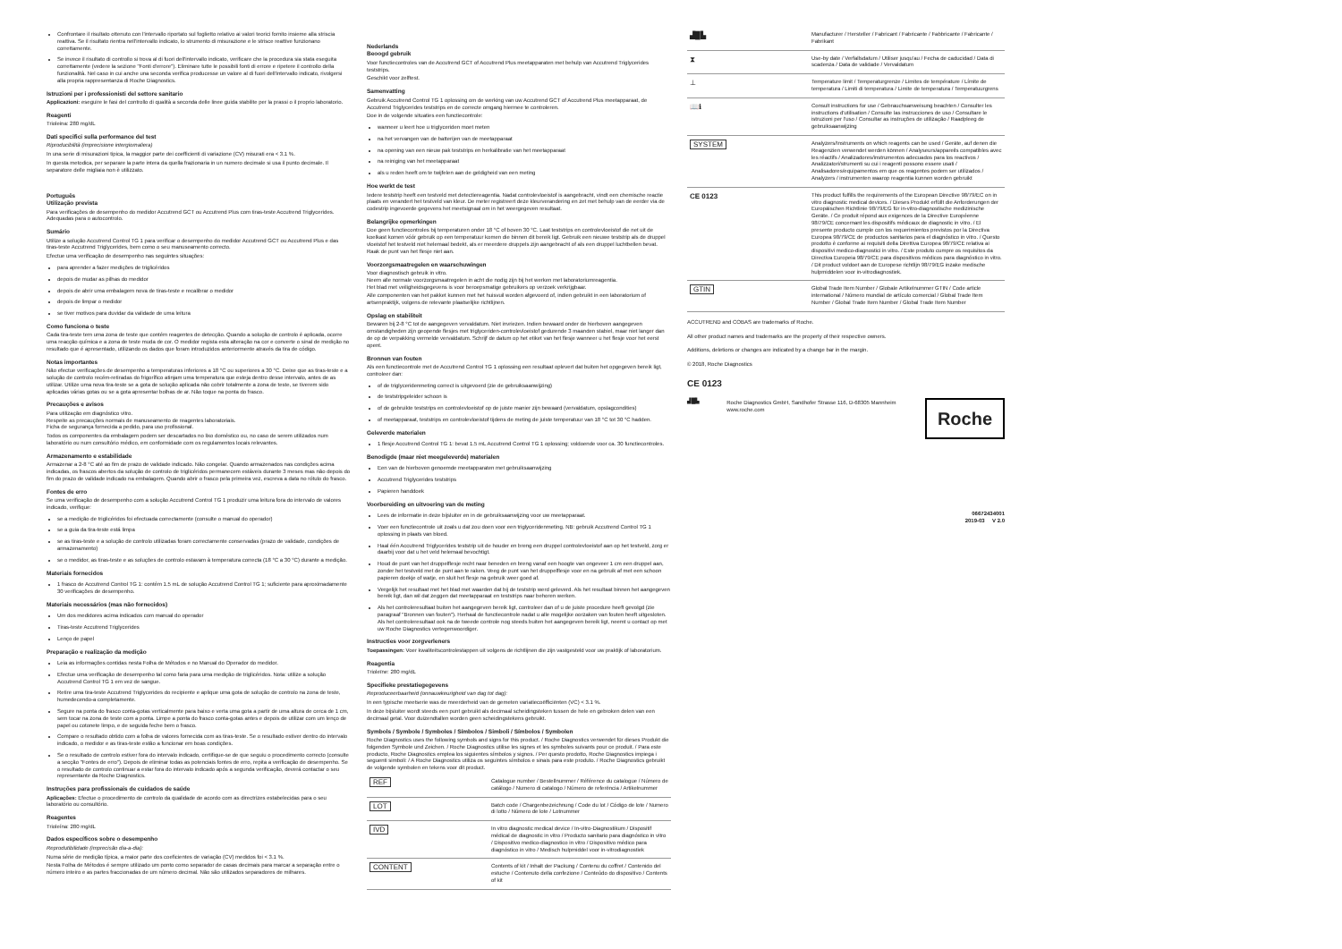Confrontare il risultato ottenuto con l'intervallo riportato sul foglietto relativo ai valori teorici fornito insieme alla striscia reattiva. Se il risultato rientra nell'intervallo indicato, lo strumento di misurazione e le strisce reattive funzionano correttamente.
Se invece il risultato di controllo si trova al di fuori dell'intervallo indicato, verificare che la procedura sia stata eseguita correttamente (vedere la sezione "Fonti d'errore"). Eliminare tutte le possibili fonti di errore e ripetere il controllo della funzionalità. Nel caso in cui anche una seconda verifica producesse un valore al di fuori dell'intervallo indicato, rivolgersi alla propria rappresentanza di Roche Diagnostics.
Istruzioni per i professionisti del settore sanitario
Applicazioni: eseguire le fasi del controllo di qualità a seconda delle linee guida stabilite per la prassi o il proprio laboratorio.
Reagenti
Trioleina: 280 mg/dL
Dati specifici sulla performance del test
Riproducibilità (imprecisione intergiornaliera)
In una serie di misurazioni tipica, la maggior parte dei coefficienti di variazione (CV) misurati era < 3.1 %.
In questa metodica, per separare la parte intera da quella frazionaria in un numero decimale si usa il punto decimale. Il separatore delle migliaia non è utilizzato.
Português
Utilização prevista
Para verificações de desempenho do medidor Accutrend GCT ou Accutrend Plus com tiras-teste Accutrend Triglycerides. Adequadas para o autocontrolo.
Sumário
Utilize a solução Accutrend Control TG 1 para verificar o desempenho do medidor Accutrend GCT ou Accutrend Plus e das tiras-teste Accutrend Triglycerides, bem como o seu manuseamento correcto.
Efectue uma verificação de desempenho nas seguintes situações:
para aprender a fazer medições de triglicéridos
depois de mudar as pilhas do medidor
depois de abrir uma embalagem nova de tiras-teste e recalibrar o medidor
depois de limpar o medidor
se tiver motivos para duvidar da validade de uma leitura
Como funciona o teste
Cada tira-teste tem uma zona de teste que contém reagentes de detecção. Quando a solução de controlo é aplicada, ocorre uma reacção química e a zona de teste muda de cor. O medidor regista esta alteração na cor e converte o sinal de medição no resultado que é apresentado, utilizando os dados que foram introduzidos anteriormente através da tira de código.
Notas importantes
Não efectue verificações de desempenho a temperaturas inferiores a 18 °C ou superiores a 30 °C. Deixe que as tiras-teste e a solução de controlo recém-retiradas do frigorífico atinjam uma temperatura que esteja dentro desse intervalo, antes de as utilizar. Utilize uma nova tira-teste se a gota de solução aplicada não cobrir totalmente a zona de teste, se tiverem sido aplicadas várias gotas ou se a gota apresentar bolhas de ar. Não toque na ponta do frasco.
Precauções e avisos
Para utilização em diagnóstico vitro.
Respeite as precauções normais de manuseamento de reagentes laboratoriais.
Ficha de segurança fornecida a pedido, para uso profissional.
Todos os componentes da embalagem podem ser descartados no lixo doméstico ou, no caso de serem utilizados num laboratório ou num consultório médico, em conformidade com os regulamentos locais relevantes.
Armazenamento e estabilidade
Armazenar a 2-8 °C até ao fim de prazo de validade indicado. Não congelar. Quando armazenados nas condições acima indicadas, os frascos abertos da solução de controlo de triglicéridos permanecem estáveis durante 3 meses mas não depois do fim do prazo de validade indicado na embalagem. Quando abrir o frasco pela primeira vez, escreva a data no rótulo do frasco.
Fontes de erro
Se uma verificação de desempenho com a solução Accutrend Control TG 1 produzir uma leitura fora do intervalo de valores indicado, verifique:
se a medição de triglicéridos foi efectuada correctamente (consulte o manual do operador)
se a guia da tira-teste está limpa
se as tiras-teste e a solução de controlo utilizadas foram correctamente conservadas (prazo de validade, condições de armazenamento)
se o medidor, as tiras-teste e as soluções de controlo estavam à temperatura correcta (18 °C a 30 °C) durante a medição.
Materiais fornecidos
1 frasco de Accutrend Control TG 1: contém 1.5 mL de solução Accutrend Control TG 1; suficiente para aproximadamente 30 verificações de desempenho.
Materiais necessários (mas não fornecidos)
Um dos medidores acima indicados com manual do operador
Tiras-teste Accutrend Triglycerides
Lenço de papel
Preparação e realização da medição
Leia as informações contidas nesta Folha de Métodos e no Manual do Operador do medidor.
Efectue uma verificação de desempenho tal como faria para uma medição de triglicéridos. Nota: utilize a solução Accutrend Control TG 1 em vez de sangue.
Retire uma tira-teste Accutrend Triglycerides do recipiente e aplique uma gota de solução de controlo na zona de teste, humedecendo-a completamente.
Segure na ponta do frasco conta-gotas verticalmente para baixo e verta uma gota a partir de uma altura de cerca de 1 cm, sem tocar na zona de teste com a ponta. Limpe a ponta do frasco conta-gotas antes e depois de utilizar com um lenço de papel ou cotonete limpo, e de seguida feche bem o frasco.
Compare o resultado obtido com a folha de valores fornecida com as tiras-teste. Se o resultado estiver dentro do intervalo indicado, o medidor e as tiras-teste estão a funcionar em boas condições.
Se o resultado de controlo estiver fora do intervalo indicado, certifique-se de que seguiu o procedimento correcto (consulte a secção "Fontes de erro"). Depois de eliminar todas as potenciais fontes de erro, repita a verificação de desempenho. Se o resultado de controlo continuar a estar fora do intervalo indicado após a segunda verificação, deverá contactar o seu representante da Roche Diagnostics.
Instruções para profissionais de cuidados de saúde
Aplicações: Efectue o procedimento de controlo da qualidade de acordo com as directrizes estabelecidas para o seu laboratório ou consultório.
Reagentes
Trioleína: 280 mg/dL
Dados específicos sobre o desempenho
Reprodutibilidade (imprecisão dia-a-dia):
Numa série de medição típica, a maior parte dos coeficientes de variação (CV) medidos foi < 3.1 %.
Nesta Folha de Métodos é sempre utilizado um ponto como separador de casas decimais para marcar a separação entre o número inteiro e as partes fraccionadas de um número decimal. Não são utilizados separadores de milhares.
Nederlands
Beoogd gebruik
Voor functiecontroles van de Accutrend GCT of Accutrend Plus meetapparaten met behulp van Accutrend Triglycerides teststrips.
Geschikt voor zelftest.
Samenvatting
Gebruik Accutrend Control TG 1 oplossing om de werking van uw Accutrend GCT of Accutrend Plus meetapparaat, de Accutrend Triglycerides teststrips en de correcte omgang hiermee te controleren.
Doe in de volgende situaties een functiecontrole:
wanneer u leert hoe u triglyceriden moet meten
na het vervangen van de batterijen van de meetapparaat
na opening van een nieuw pak teststrips en herkalibratie van het meetapparaat
na reiniging van het meetapparaat
als u reden heeft om te twijfelen aan de geldigheid van een meting
Hoe werkt de test
Iedere teststrip heeft een testveld met detectiereagentia. Nadat controlevloeistof is aangebracht, vindt een chemische reactie plaats en verandert het testveld van kleur. De meter registreert deze kleurverandering en zet met behulp van de eerder via de codestrip ingevoerde gegevens het meetsignaal om in het weergegeven resultaat.
Belangrijke opmerkingen
Doe geen functiecontroles bij temperaturen onder 18 °C of boven 30 °C. Laat teststrips en controlevloeistof die net uit de koelkast komen vóór gebruik op een temperatuur komen die binnen dit bereik ligt. Gebruik een nieuwe teststrip als de druppel vloeistof het testveld niet helemaal bedekt, als er meerdere druppels zijn aangebracht of als een druppel luchtbellen bevat. Raak de punt van het flesje niet aan.
Voorzorgsmaatregelen en waarschuwingen
Voor diagnostisch gebruik in vitro.
Neem alle normale voorzorgsmaatregelen in acht die nodig zijn bij het werken met laboratoriumreagentia.
Het blad met veiligheidsgegevens is voor beroepsmatige gebruikers op verzoek verkrijgbaar.
Alle componenten van het pakket kunnen met het huisvuil worden afgevoerd of, indien gebruikt in een laboratorium of artsenpraktijk, volgens de relevante plaatselijke richtlijnen.
Opslag en stabiliteit
Bewaren bij 2-8 °C tot de aangegeven vervaldatum. Niet invriezen. Indien bewaard onder de hierboven aangegeven omstandigheden zijn geopende flesjes met triglyceriden-controlevloeistof gedurende 3 maanden stabiel, maar niet langer dan de op de verpakking vermelde vervaldatum. Schrijf de datum op het etiket van het flesje wanneer u het flesje voor het eerst opent.
Bronnen van fouten
Als een functiecontrole met de Accutrend Control TG 1 oplossing een resultaat oplevert dat buiten het opgegeven bereik ligt, controleer dan:
of de triglyceridenmeting correct is uitgevoerd (zie de gebruiksaanwijzing)
de teststripgeleider schoon is
of de gebruikte teststrips en controlevloeistof op de juiste manier zijn bewaard (vervaldatum, opslagcondities)
of meetapparaat, teststrips en controlevloeistof tijdens de meting de juiste temperatuur van 18 °C tot 30 °C hadden.
Geleverde materialen
1 flesje Accutrend Control TG 1: bevat 1.5 mL Accutrend Control TG 1 oplossing; voldoende voor ca. 30 functiecontroles.
Benodigde (maar niet meegeleverde) materialen
Een van de hierboven genoemde meetapparaten met gebruiksaanwijzing
Accutrend Triglycerides teststrips
Papieren handdoek
Voorbereiding en uitvoering van de meting
Lees de informatie in deze bijsluiter en in de gebruiksaanwijzing voor uw meetapparaat.
Voer een functiecontrole uit zoals u dat zou doen voor een triglyceridenmeting. NB: gebruik Accutrend Control TG 1 oplossing in plaats van bloed.
Haal één Accutrend Triglycerides teststrip uit de houder en breng een druppel controlevloeistof aan op het testveld, zorg er daarbij voor dat u het veld helemaal bevochtigt.
Houd de punt van het druppelflesje recht naar beneden en breng vanaf een hoogte van ongeveer 1 cm een druppel aan, zonder het testveld met de punt aan te raken. Veeg de punt van het druppelflesje voor en na gebruik af met een schoon papieren doekje of watje, en sluit het flesje na gebruik weer goed af.
Vergelijk het resultaat met het blad met waarden dat bij de teststrip werd geleverd. Als het resultaat binnen het aangegeven bereik ligt, dan wil dat zeggen dat meetapparaat en teststrips naar behoren werken.
Als het controleresultaat buiten het aangegeven bereik ligt, controleer dan of u de juiste procedure heeft gevolgd (zie paragraaf "Bronnen van fouten"). Herhaal de functiecontrole nadat u alle mogelijke oorzaken van fouten heeft uitgesloten. Als het controleresultaat ook na de tweede controle nog steeds buiten het aangegeven bereik ligt, neemt u contact op met uw Roche Diagnostics vertegenwoordiger.
Instructies voor zorgverleners
Toepassingen: Voer kwaliteitscontrolestappen uit volgens de richtlijnen die zijn vastgesteld voor uw praktijk of laboratorium.
Reagentia
Trioleïne: 280 mg/dL
Specifieke prestatiegegevens
Reproduceerbaarheid (onnauwkeurigheid van dag tot dag):
In een typische meetserie was de meerderheid van de gemeten variatiecoëfficiënten (VC) < 3.1 %.
In deze bijsluiter wordt steeds een punt gebruikt als decimaal scheidingsteken tussen de hele en gebroken delen van een decimaal getal. Voor duizendtallen worden geen scheidingstekens gebruikt.
Symbols / Symbole / Symboles / Símbolos / Simboli / Símbolos / Symbolen
Roche Diagnostics uses the following symbols and signs for this product. / Roche Diagnostics verwendet für dieses Produkt die folgenden Symbole und Zeichen. / Roche Diagnostics utilise les signes et les symboles suivants pour ce produit. / Para este producto, Roche Diagnostics emplea los siguientes símbolos y signos. / Per questo prodotto, Roche Diagnostics impiega i seguenti simboli: / A Roche Diagnostics utiliza os seguintes símbolos e sinais para este produto. / Roche Diagnostics gebruikt de volgende symbolen en tekens voor dit product.
| REF | Catalogue number / Bestellnummer / Référence du catalogue / Número de catálogo / Numero di catalogo / Número de referência / Artikelnummer |
| LOT | Batch code / Chargenbezeichnung / Code du lot / Código de lote / Numero di lotto / Número de lote / Lotnummer |
| IVD | In vitro diagnostic medical device / In-vitro-Diagnostikum / Dispositif médical de diagnostic in vitro / Producto sanitario para diagnóstico in vitro / Dispositivo medico-diagnostico in vitro / Dispositivo médico para diagnóstico in vitro / Medisch hulpmiddel voor in-vitrodiagnostiek |
| CONTENT | Contents of kit / Inhalt der Packung / Contenu du coffret / Contenido del estuche / Contenuto della confezione / Conteúdo do dispositivo / Contents of kit |
| ▟█▙ | Manufacturer / Hersteller / Fabricant / Fabricante / Fabbricante / Fabricante / Fabrikant |
| ⧗ | Use-by date / Verfallsdatum / Utiliser jusqu'au / Fecha de caducidad / Data di scadenza / Data de validade / Vervaldatum |
| ⊥ | Temperature limit / Temperaturgrenze / Limites de température / Límite de temperatura / Limiti di temperatura / Limite de temperatura / Temperatuurgrens |
| 📖ℹ | Consult instructions for use / Gebrauchsanweisung beachten / Consulter les instructions d'utilisation / Consulte las instrucciones de uso / Consultare le istruzioni per l'uso / Consultar as instruções de utilização / Raadpleeg de gebruiksaanwijzing |
| SYSTEM | Analyzers/Instruments on which reagents can be used / Geräte, auf denen die Reagenzien verwendet werden können / Analyseurs/appareils compatibles avec les réactifs / Analizadores/instrumentos adecuados para los reactivos / Analizzatori/strumenti su cui i reagenti possono essere usati / Analisadores/equipamentos em que os reagentes podem ser utilizados / Analyzers / instrumenten waarop reagentia kunnen worden gebruikt |
| CE 0123 | This product fulfills the requirements of the European Directive 98/79/EC on in vitro diagnostic medical devices. / Dieses Produkt erfüllt die Anforderungen der Europäischen Richtlinie 98/79/EG für in-vitro-diagnostische medizinische Geräte. / Ce produit répond aux exigences de la Directive Européenne 98/79/CE concernant les dispositifs médicaux de diagnostic in vitro. / El presente producto cumple con los requerimientos previstos por la Directiva Europea 98/79/CE de productos sanitarios para el diagnóstico in vitro. / Questo prodotto è conforme ai requisiti della Direttiva Europea 98/79/CE relativa ai dispositivi medico-diagnostici in vitro. / Este produto cumpre os requisitos da Directiva Europeia 98/79/CE para dispositivos médicos para diagnóstico in vitro. / Dit product voldoet aan de Europese richtlijn 98/79/EG inzake medische hulpmiddelen voor in-vitrodiagnostiek. |
| GTIN | Global Trade Item Number / Globale Artikelnummer GTIN / Code article international / Número mundial de artículo comercial / Global Trade Item Number / Global Trade Item Number / Global Trade Item Number |
ACCUTREND and COBAS are trademarks of Roche.
All other product names and trademarks are the property of their respective owners.
Additions, deletions or changes are indicated by a change bar in the margin.
© 2018, Roche Diagnostics
CE 0123
▟█▙ Roche Diagnostics GmbH, Sandhofer Strasse 116, D-68305 Mannheim
www.roche.com
Roche
06672434001
2019-03 V 2.0